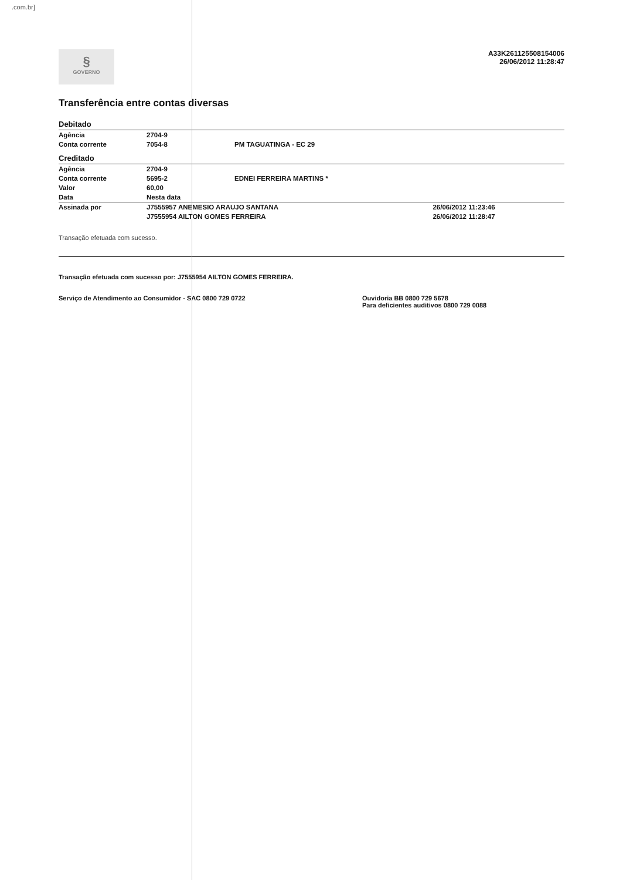.com.br]
§
GOVERNO
A33K261125508154006
26/06/2012 11:28:47
Transferência entre contas diversas
| Debitado | | | |
| Agência | 2704-9 | | |
| Conta corrente | 7054-8 | PM TAGUATINGA - EC 29 | |
| Creditado | | | |
| Agência | 2704-9 | | |
| Conta corrente | 5695-2 | EDNEI FERREIRA MARTINS * | |
| Valor | 60,00 | | |
| Data | Nesta data | | |
| Assinada por | J7555957 ANEMESIO ARAUJO SANTANA | | 26/06/2012 11:23:46 |
| | J7555954 AILTON GOMES FERREIRA | | 26/06/2012 11:28:47 |
Transação efetuada com sucesso.
Transação efetuada com sucesso por: J7555954 AILTON GOMES FERREIRA.
Serviço de Atendimento ao Consumidor - SAC 0800 729 0722
Ouvidoria BB 0800 729 5678
Para deficientes auditivos 0800 729 0088